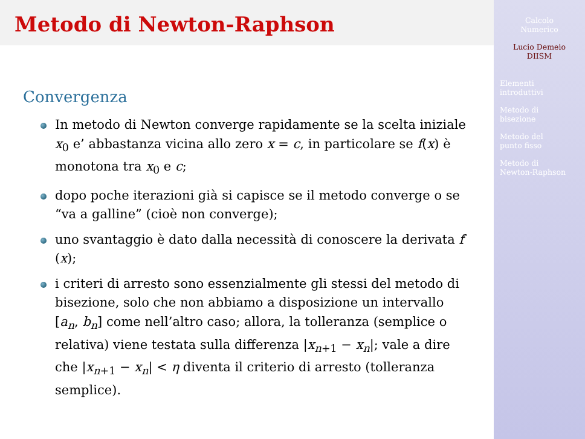Metodo di Newton-Raphson
Convergenza
In metodo di Newton converge rapidamente se la scelta iniziale x<sub>0</sub> e’ abbastanza vicina allo zero x = c, in particolare se f(x) è monotona tra x<sub>0</sub> e c;
dopo poche iterazioni già si capisce se il metodo converge o se “va a galline” (cioè non converge);
uno svantaggio è dato dalla necessità di conoscere la derivata f′(x);
i criteri di arresto sono essenzialmente gli stessi del metodo di bisezione, solo che non abbiamo a disposizione un intervallo [a<sub>n</sub>, b<sub>n</sub>] come nell’altro caso; allora, la tolleranza (semplice o relativa) viene testata sulla differenza |x<sub>n+1</sub> − x<sub>n</sub>|; vale a dire che |x<sub>n+1</sub> − x<sub>n</sub>| < η diventa il criterio di arresto (tolleranza semplice).
Calcolo
Numerico
Lucio Demeio
DIISM
Elementi
introduttivi
Metodo di
bisezione
Metodo del
punto fisso
Metodo di
Newton-Raphson